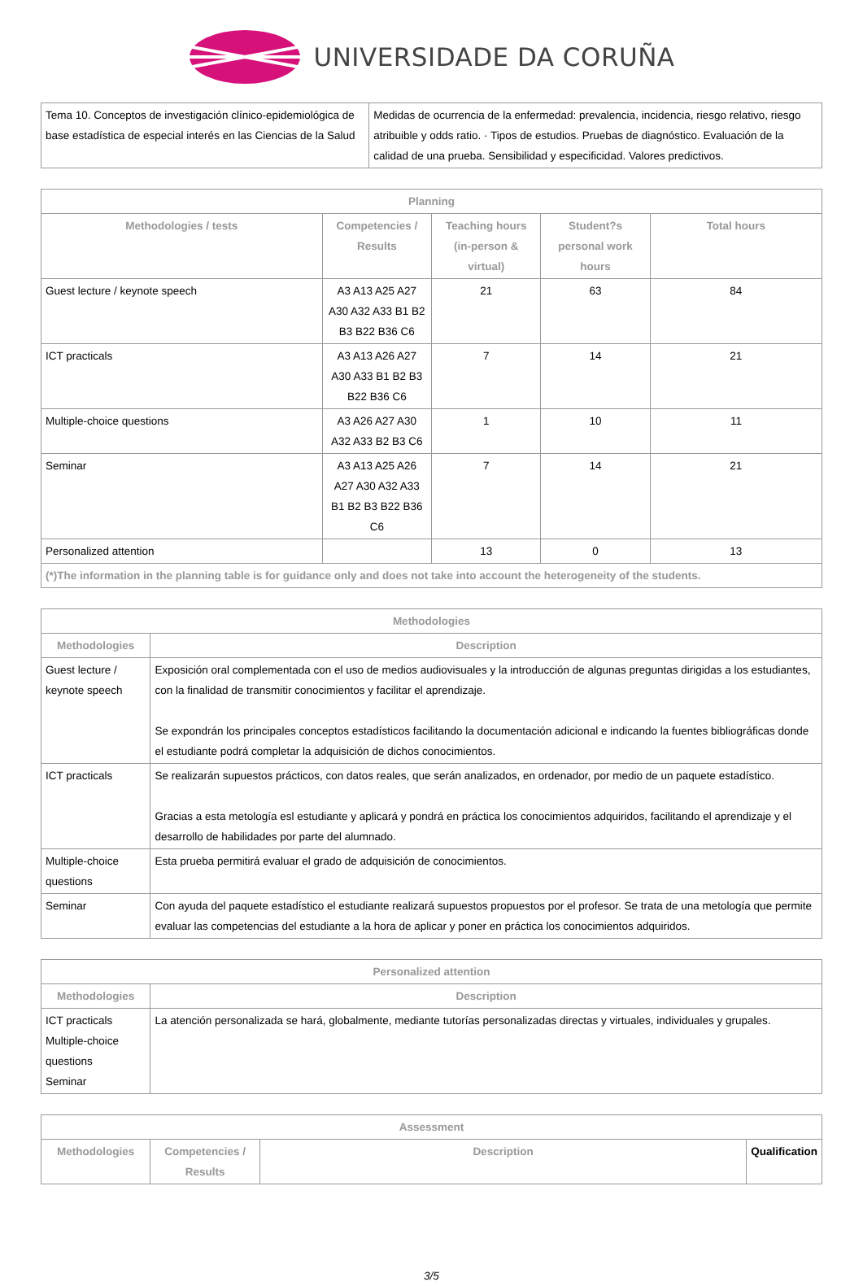UNIVERSIDADE DA CORUÑA
| Tema 10. Conceptos de investigación clínico-epidemiológica de base estadística de especial interés en las Ciencias de la Salud | Medidas de ocurrencia de la enfermedad: prevalencia, incidencia, riesgo relativo, riesgo atribuible y odds ratio. · Tipos de estudios. Pruebas de diagnóstico. Evaluación de la calidad de una prueba. Sensibilidad y especificidad. Valores predictivos. |
| Planning | | | | |
| --- | --- | --- | --- | --- |
| Methodologies / tests | Competencies / Results | Teaching hours (in-person & virtual) | Student?s personal work hours | Total hours |
| Guest lecture / keynote speech | A3 A13 A25 A27 A30 A32 A33 B1 B2 B3 B22 B36 C6 | 21 | 63 | 84 |
| ICT practicals | A3 A13 A26 A27 A30 A33 B1 B2 B3 B22 B36 C6 | 7 | 14 | 21 |
| Multiple-choice questions | A3 A26 A27 A30 A32 A33 B2 B3 C6 | 1 | 10 | 11 |
| Seminar | A3 A13 A25 A26 A27 A30 A32 A33 B1 B2 B3 B22 B36 C6 | 7 | 14 | 21 |
| Personalized attention | | 13 | 0 | 13 |
| (*)The information in the planning table is for guidance only and does not take into account the heterogeneity of the students. | | | | |
| Methodologies | |
| --- | --- |
| Methodologies | Description |
| Guest lecture / keynote speech | Exposición oral complementada con el uso de medios audiovisuales y la introducción de algunas preguntas dirigidas a los estudiantes, con la finalidad de transmitir conocimientos y facilitar el aprendizaje. Se expondrán los principales conceptos estadísticos facilitando la documentación adicional e indicando la fuentes bibliográficas donde el estudiante podrá completar la adquisición de dichos conocimientos. |
| ICT practicals | Se realizarán supuestos prácticos, con datos reales, que serán analizados, en ordenador, por medio de un paquete estadístico. Gracias a esta metología esl estudiante y aplicará y pondrá en práctica los conocimientos adquiridos, facilitando el aprendizaje y el desarrollo de habilidades por parte del alumnado. |
| Multiple-choice questions | Esta prueba permitirá evaluar el grado de adquisición de conocimientos. |
| Seminar | Con ayuda del paquete estadístico el estudiante realizará supuestos propuestos por el profesor. Se trata de una metología que permite evaluar las competencias del estudiante a la hora de aplicar y poner en práctica los conocimientos adquiridos. |
| Personalized attention | |
| --- | --- |
| Methodologies | Description |
| ICT practicals Multiple-choice questions Seminar | La atención personalizada se hará, globalmente, mediante tutorías personalizadas directas y virtuales, individuales y grupales. |
| Assessment | | | |
| --- | --- | --- | --- |
| Methodologies | Competencies / Results | Description | Qualification |
3/5